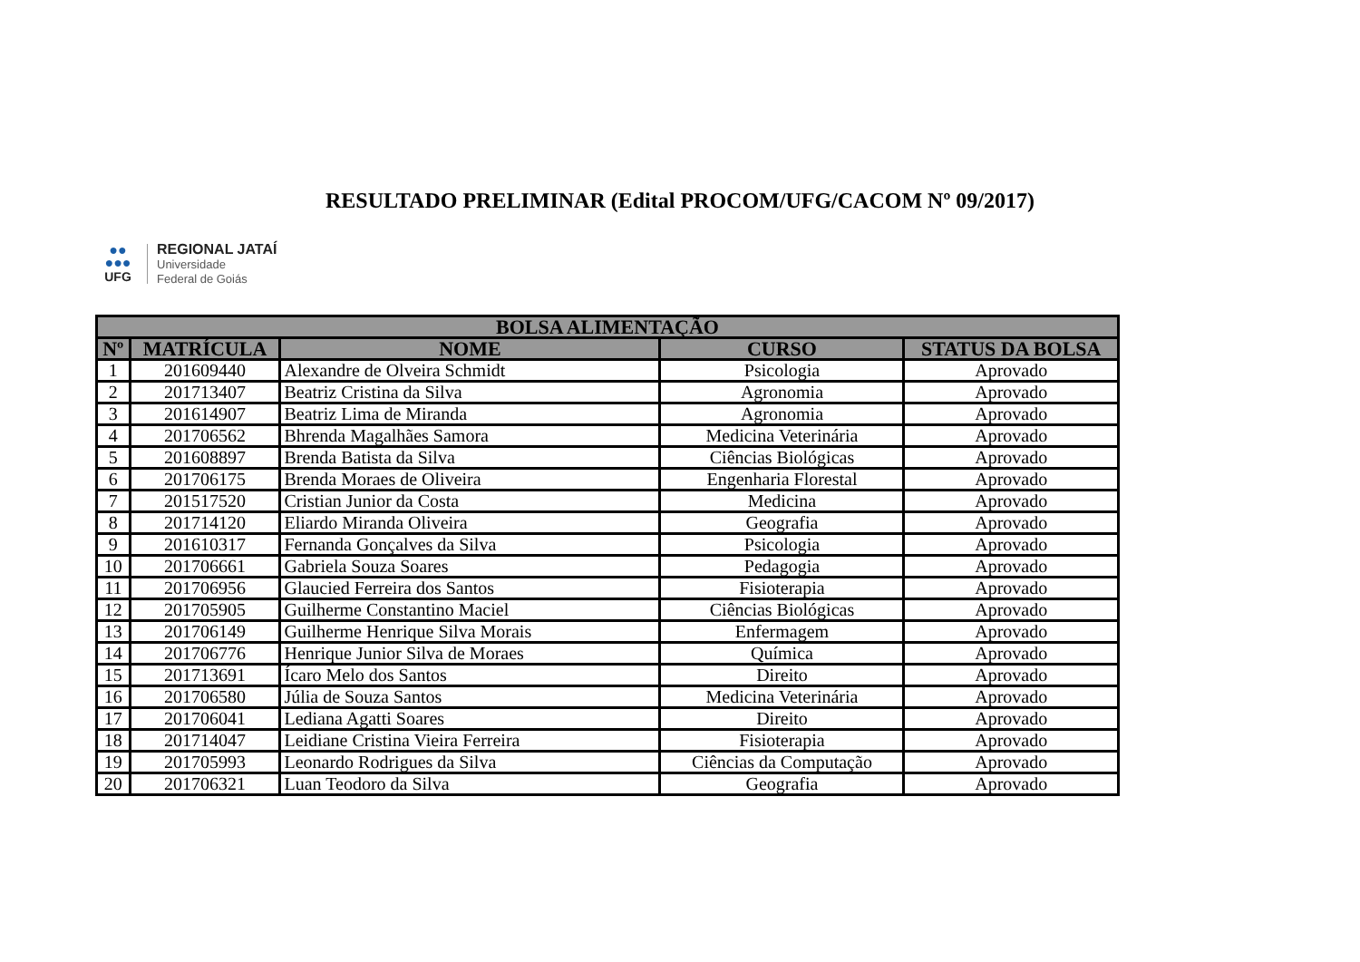RESULTADO PRELIMINAR (Edital PROCOM/UFG/CACOM Nº 09/2017)
●●
●●●
UFG
REGIONAL JATAÍ
Universidade
Federal de Goiás
| BOLSA ALIMENTAÇÃO | | | | |
| --- | --- | --- | --- | --- |
| Nº | MATRÍCULA | NOME | CURSO | STATUS DA BOLSA |
| 1 | 201609440 | Alexandre de Olveira Schmidt | Psicologia | Aprovado |
| 2 | 201713407 | Beatriz Cristina da Silva | Agronomia | Aprovado |
| 3 | 201614907 | Beatriz Lima de Miranda | Agronomia | Aprovado |
| 4 | 201706562 | Bhrenda Magalhães Samora | Medicina Veterinária | Aprovado |
| 5 | 201608897 | Brenda Batista da Silva | Ciências Biológicas | Aprovado |
| 6 | 201706175 | Brenda Moraes de Oliveira | Engenharia Florestal | Aprovado |
| 7 | 201517520 | Cristian Junior da Costa | Medicina | Aprovado |
| 8 | 201714120 | Eliardo Miranda Oliveira | Geografia | Aprovado |
| 9 | 201610317 | Fernanda Gonçalves da Silva | Psicologia | Aprovado |
| 10 | 201706661 | Gabriela Souza Soares | Pedagogia | Aprovado |
| 11 | 201706956 | Glaucied Ferreira dos Santos | Fisioterapia | Aprovado |
| 12 | 201705905 | Guilherme Constantino Maciel | Ciências Biológicas | Aprovado |
| 13 | 201706149 | Guilherme Henrique Silva Morais | Enfermagem | Aprovado |
| 14 | 201706776 | Henrique Junior Silva de Moraes | Química | Aprovado |
| 15 | 201713691 | Ícaro Melo dos Santos | Direito | Aprovado |
| 16 | 201706580 | Júlia de Souza Santos | Medicina Veterinária | Aprovado |
| 17 | 201706041 | Lediana Agatti Soares | Direito | Aprovado |
| 18 | 201714047 | Leidiane Cristina Vieira Ferreira | Fisioterapia | Aprovado |
| 19 | 201705993 | Leonardo Rodrigues da Silva | Ciências da Computação | Aprovado |
| 20 | 201706321 | Luan Teodoro da Silva | Geografia | Aprovado |